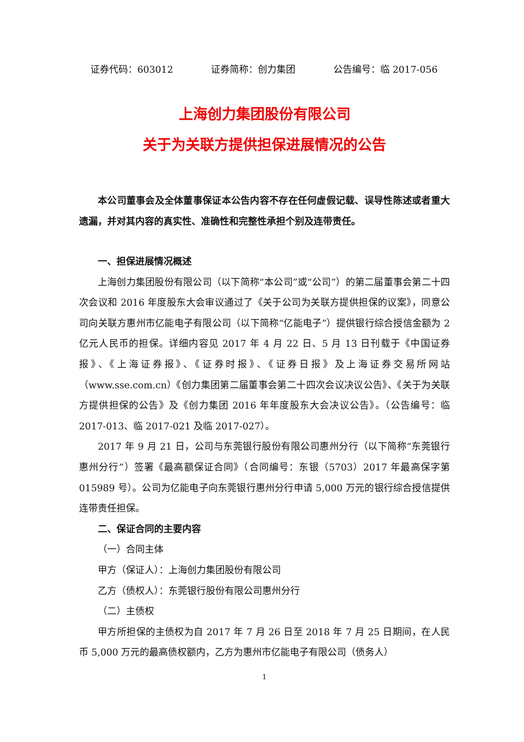证券代码：603012 证券简称：创力集团 公告编号：临 2017-056
上海创力集团股份有限公司
关于为关联方提供担保进展情况的公告
本公司董事会及全体董事保证本公告内容不存在任何虚假记载、误导性陈述或者重大遗漏，并对其内容的真实性、准确性和完整性承担个别及连带责任。
一、担保进展情况概述
上海创力集团股份有限公司（以下简称“本公司”或“公司”）的第二届董事会第二十四次会议和 2016 年度股东大会审议通过了《关于公司为关联方提供担保的议案》，同意公司向关联方惠州市亿能电子有限公司（以下简称“亿能电子”）提供银行综合授信金额为 2 亿元人民币的担保。详细内容见 2017 年 4 月 22 日、5 月 13 日刊载于《中国证券报》、《上海证券报》、《证券时报》、《证券日报》及上海证券交易所网站（www.sse.com.cn）《创力集团第二届董事会第二十四次会议决议公告》、《关于为关联方提供担保的公告》及《创力集团 2016 年年度股东大会决议公告》。（公告编号：临 2017-013、临 2017-021 及临 2017-027）。
2017 年 9 月 21 日，公司与东莞银行股份有限公司惠州分行（以下简称“东莞银行惠州分行”）签署《最高额保证合同》（合同编号：东银（5703）2017 年最高保字第 015989 号）。公司为亿能电子向东莞银行惠州分行申请 5,000 万元的银行综合授信提供连带责任担保。
二、保证合同的主要内容
（一）合同主体
甲方（保证人）：上海创力集团股份有限公司
乙方（债权人）：东莞银行股份有限公司惠州分行
（二）主债权
甲方所担保的主债权为自 2017 年 7 月 26 日至 2018 年 7 月 25 日期间，在人民币 5,000 万元的最高债权额内，乙方为惠州市亿能电子有限公司（债务人）
1